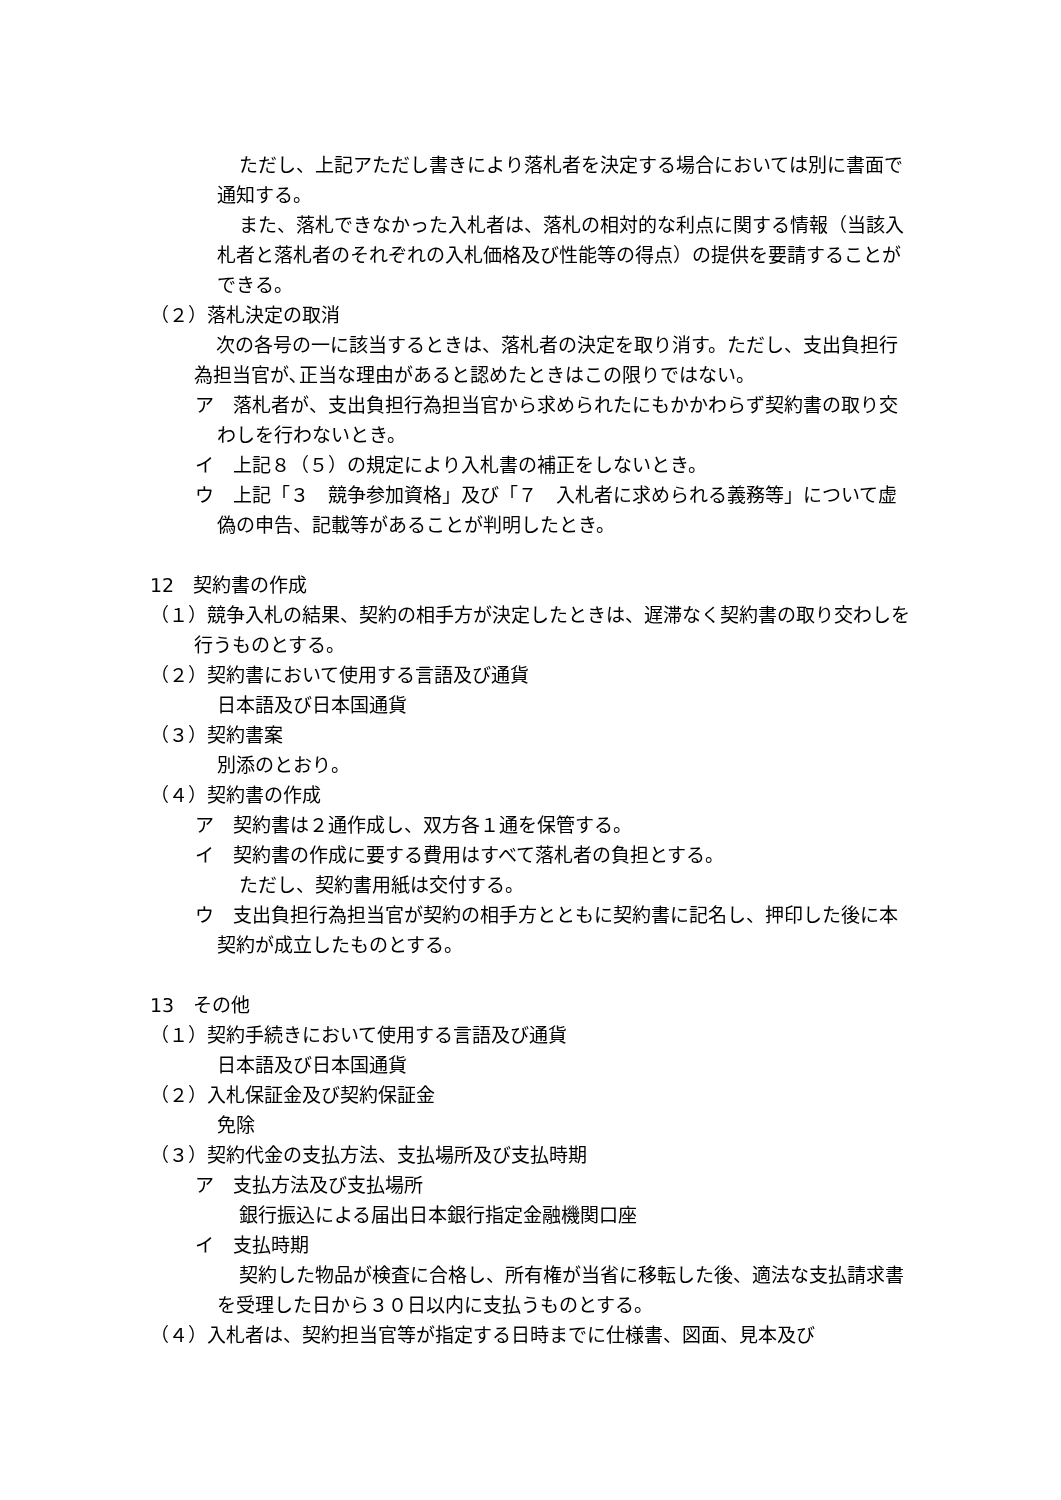ただし、上記アただし書きにより落札者を決定する場合においては別に書面で通知する。
また、落札できなかった入札者は、落札の相対的な利点に関する情報（当該入札者と落札者のそれぞれの入札価格及び性能等の得点）の提供を要請することができる。
（２）落札決定の取消
次の各号の一に該当するときは、落札者の決定を取り消す。ただし、支出負担行為担当官が､正当な理由があると認めたときはこの限りではない。
ア　落札者が、支出負担行為担当官から求められたにもかかわらず契約書の取り交わしを行わないとき。
イ　上記８（５）の規定により入札書の補正をしないとき。
ウ　上記「３　競争参加資格」及び「７　入札者に求められる義務等」について虚偽の申告、記載等があることが判明したとき。
12　契約書の作成
（１）競争入札の結果、契約の相手方が決定したときは、遅滞なく契約書の取り交わしを行うものとする。
（２）契約書において使用する言語及び通貨
日本語及び日本国通貨
（３）契約書案
別添のとおり。
（４）契約書の作成
ア　契約書は２通作成し、双方各１通を保管する。
イ　契約書の作成に要する費用はすべて落札者の負担とする。
ただし、契約書用紙は交付する。
ウ　支出負担行為担当官が契約の相手方とともに契約書に記名し、押印した後に本契約が成立したものとする。
13　その他
（１）契約手続きにおいて使用する言語及び通貨
日本語及び日本国通貨
（２）入札保証金及び契約保証金
免除
（３）契約代金の支払方法、支払場所及び支払時期
ア　支払方法及び支払場所
銀行振込による届出日本銀行指定金融機関口座
イ　支払時期
契約した物品が検査に合格し、所有権が当省に移転した後、適法な支払請求書を受理した日から３０日以内に支払うものとする。
（４）入札者は、契約担当官等が指定する日時までに仕様書、図面、見本及び